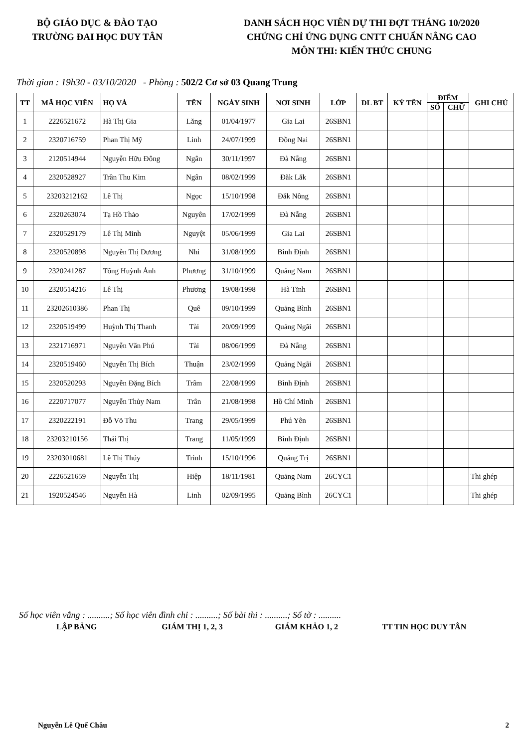BỘ GIÁO DỤC & ĐÀO TẠO
TRƯỜNG ĐAI HỌC DUY TÂN
DANH SÁCH HỌC VIÊN DỰ THI ĐỢT THÁNG 10/2020
CHỨNG CHỈ ỨNG DỤNG CNTT CHUẨN NÂNG CAO
MÔN THI: KIẾN THỨC CHUNG
Thời gian : 19h30 - 03/10/2020 - Phòng : 502/2 Cơ sở 03 Quang Trung
| TT | MÃ HỌC VIÊN | HỌ VÀ | TÊN | NGÀY SINH | NƠI SINH | LỚP | DL BT | KÝ TÊN | ĐIỂM | | GHI CHÚ |
| --- | --- | --- | --- | --- | --- | --- | --- | --- | --- | --- | --- |
| | | | | | | | | | SỐ | CHỮ | |
| 1 | 2226521672 | Hà Thị Gia | Lăng | 01/04/1977 | Gia Lai | 26SBN1 | | | | | |
| 2 | 2320716759 | Phan Thị Mỹ | Linh | 24/07/1999 | Đồng Nai | 26SBN1 | | | | | |
| 3 | 2120514944 | Nguyễn Hữu Đông | Ngân | 30/11/1997 | Đà Nẵng | 26SBN1 | | | | | |
| 4 | 2320528927 | Trần Thu Kim | Ngân | 08/02/1999 | Đăk Lắk | 26SBN1 | | | | | |
| 5 | 23203212162 | Lê Thị | Ngọc | 15/10/1998 | Đăk Nông | 26SBN1 | | | | | |
| 6 | 2320263074 | Tạ Hồ Thảo | Nguyên | 17/02/1999 | Đà Nẵng | 26SBN1 | | | | | |
| 7 | 2320529179 | Lê Thị Minh | Nguyệt | 05/06/1999 | Gia Lai | 26SBN1 | | | | | |
| 8 | 2320520898 | Nguyễn Thị Dương | Nhi | 31/08/1999 | Bình Định | 26SBN1 | | | | | |
| 9 | 2320241287 | Tống Huỳnh Ánh | Phương | 31/10/1999 | Quảng Nam | 26SBN1 | | | | | |
| 10 | 2320514216 | Lê Thị | Phương | 19/08/1998 | Hà Tĩnh | 26SBN1 | | | | | |
| 11 | 23202610386 | Phan Thị | Quê | 09/10/1999 | Quảng Bình | 26SBN1 | | | | | |
| 12 | 2320519499 | Huỳnh Thị Thanh | Tài | 20/09/1999 | Quảng Ngãi | 26SBN1 | | | | | |
| 13 | 2321716971 | Nguyễn Văn Phú | Tài | 08/06/1999 | Đà Nẵng | 26SBN1 | | | | | |
| 14 | 2320519460 | Nguyễn Thị Bích | Thuận | 23/02/1999 | Quảng Ngãi | 26SBN1 | | | | | |
| 15 | 2320520293 | Nguyễn Đặng Bích | Trâm | 22/08/1999 | Bình Định | 26SBN1 | | | | | |
| 16 | 2220717077 | Nguyễn Thủy Nam | Trân | 21/08/1998 | Hồ Chí Minh | 26SBN1 | | | | | |
| 17 | 2320222191 | Đỗ Võ Thu | Trang | 29/05/1999 | Phú Yên | 26SBN1 | | | | | |
| 18 | 23203210156 | Thái Thị | Trang | 11/05/1999 | Bình Định | 26SBN1 | | | | | |
| 19 | 23203010681 | Lê Thị Thúy | Trinh | 15/10/1996 | Quảng Trị | 26SBN1 | | | | | |
| 20 | 2226521659 | Nguyễn Thị | Hiệp | 18/11/1981 | Quảng Nam | 26CYC1 | | | | | Thi ghép |
| 21 | 1920524546 | Nguyễn Hà | Linh | 02/09/1995 | Quảng Bình | 26CYC1 | | | | | Thi ghép |
Số học viên vắng : ..........; Số học viên đình chỉ : ..........; Số bài thi : ..........; Số tờ : ..........
LẬP BẢNG GIÁM THỊ 1, 2, 3 GIÁM KHẢO 1, 2 TT TIN HỌC DUY TÂN
Nguyễn Lê Quế Châu 2